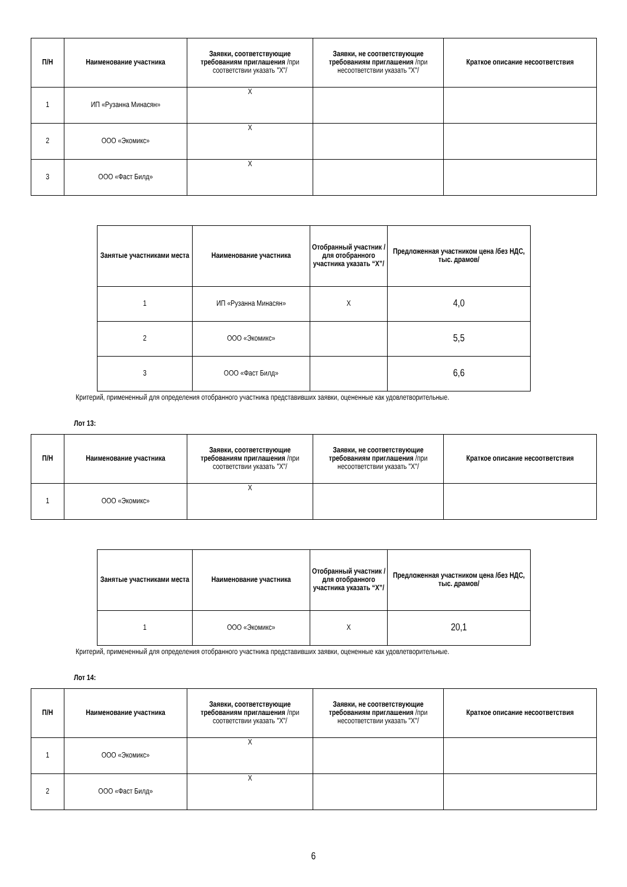| П/Н | Наименование участника | Заявки, соответствующие требованиям приглашения /при соответствии указать "X"/ | Заявки, не соответствующие требованиям приглашения /при несоответствии указать "X"/ | Краткое описание несоответствия |
| --- | --- | --- | --- | --- |
| 1 | ИП «Рузанна Минасян» | X | | |
| 2 | ООО «Экомикс» | X | | |
| 3 | ООО «Фаст Билд» | X | | |
| Занятые участниками места | Наименование участника | Отобранный участник /для отобранного участника указать “X”/ | Предложенная участником цена /без НДС, тыс. драмов/ |
| --- | --- | --- | --- |
| 1 | ИП «Рузанна Минасян» | X | 4,0 |
| 2 | ООО «Экомикс» | | 5,5 |
| 3 | ООО «Фаст Билд» | | 6,6 |
Критерий, примененный для определения отобранного участника представивших заявки, оцененные как удовлетворительные.
Лот 13:
| П/Н | Наименование участника | Заявки, соответствующие требованиям приглашения /при соответствии указать "X"/ | Заявки, не соответствующие требованиям приглашения /при несоответствии указать "X"/ | Краткое описание несоответствия |
| --- | --- | --- | --- | --- |
| 1 | ООО «Экомикс» | X | | |
| Занятые участниками места | Наименование участника | Отобранный участник /для отобранного участника указать “X”/ | Предложенная участником цена /без НДС, тыс. драмов/ |
| --- | --- | --- | --- |
| 1 | ООО «Экомикс» | X | 20,1 |
Критерий, примененный для определения отобранного участника представивших заявки, оцененные как удовлетворительные.
Лот 14:
| П/Н | Наименование участника | Заявки, соответствующие требованиям приглашения /при соответствии указать "X"/ | Заявки, не соответствующие требованиям приглашения /при несоответствии указать "X"/ | Краткое описание несоответствия |
| --- | --- | --- | --- | --- |
| 1 | ООО «Экомикс» | X | | |
| 2 | ООО «Фаст Билд» | X | | |
6